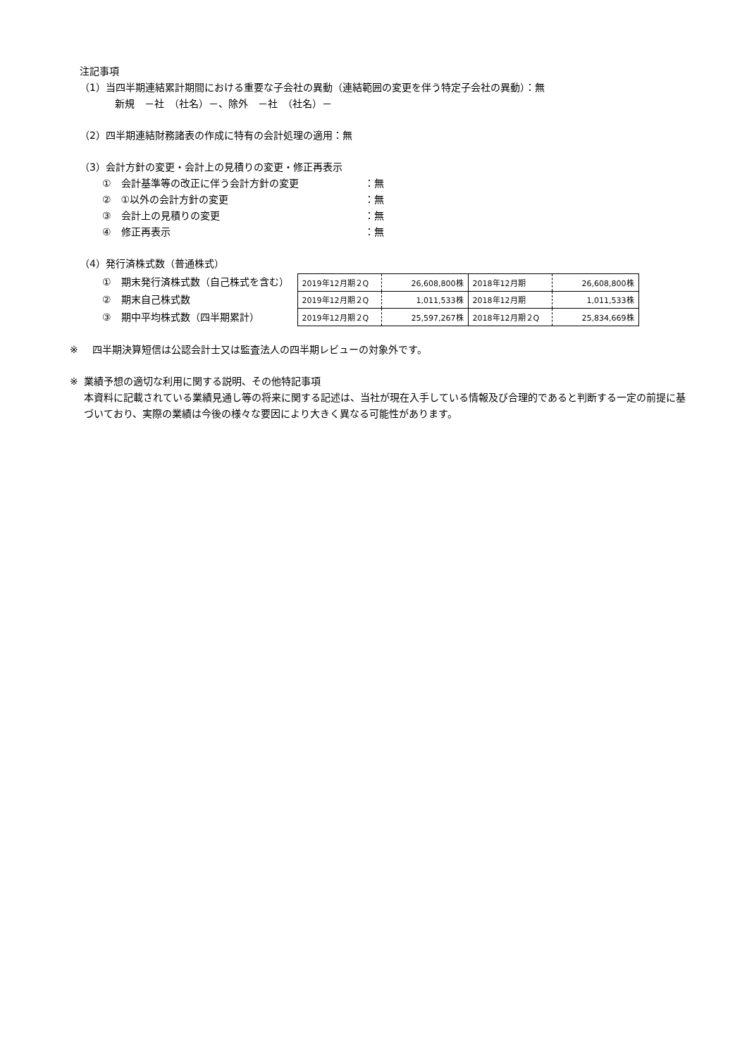注記事項
（1）当四半期連結累計期間における重要な子会社の異動（連結範囲の変更を伴う特定子会社の異動）：無
新規　－社　（社名）－、除外　－社　（社名）－
（2）四半期連結財務諸表の作成に特有の会計処理の適用：無
（3）会計方針の変更・会計上の見積りの変更・修正再表示
①　会計基準等の改正に伴う会計方針の変更 ：無
②　①以外の会計方針の変更 ：無
③　会計上の見積りの変更 ：無
④　修正再表示 ：無
（4）発行済株式数（普通株式）
①　期末発行済株式数（自己株式を含む）
②　期末自己株式数
③　期中平均株式数（四半期累計）
| 2019年12月期２Q | 26,608,800株 | 2018年12月期 | 26,608,800株 |
| 2019年12月期２Q | 1,011,533株 | 2018年12月期 | 1,011,533株 |
| 2019年12月期２Q | 25,597,267株 | 2018年12月期２Q | 25,834,669株 |
※ 四半期決算短信は公認会計士又は監査法人の四半期レビューの対象外です。
※ 業績予想の適切な利用に関する説明、その他特記事項
本資料に記載されている業績見通し等の将来に関する記述は、当社が現在入手している情報及び合理的であると判断する一定の前提に基づいており、実際の業績は今後の様々な要因により大きく異なる可能性があります。